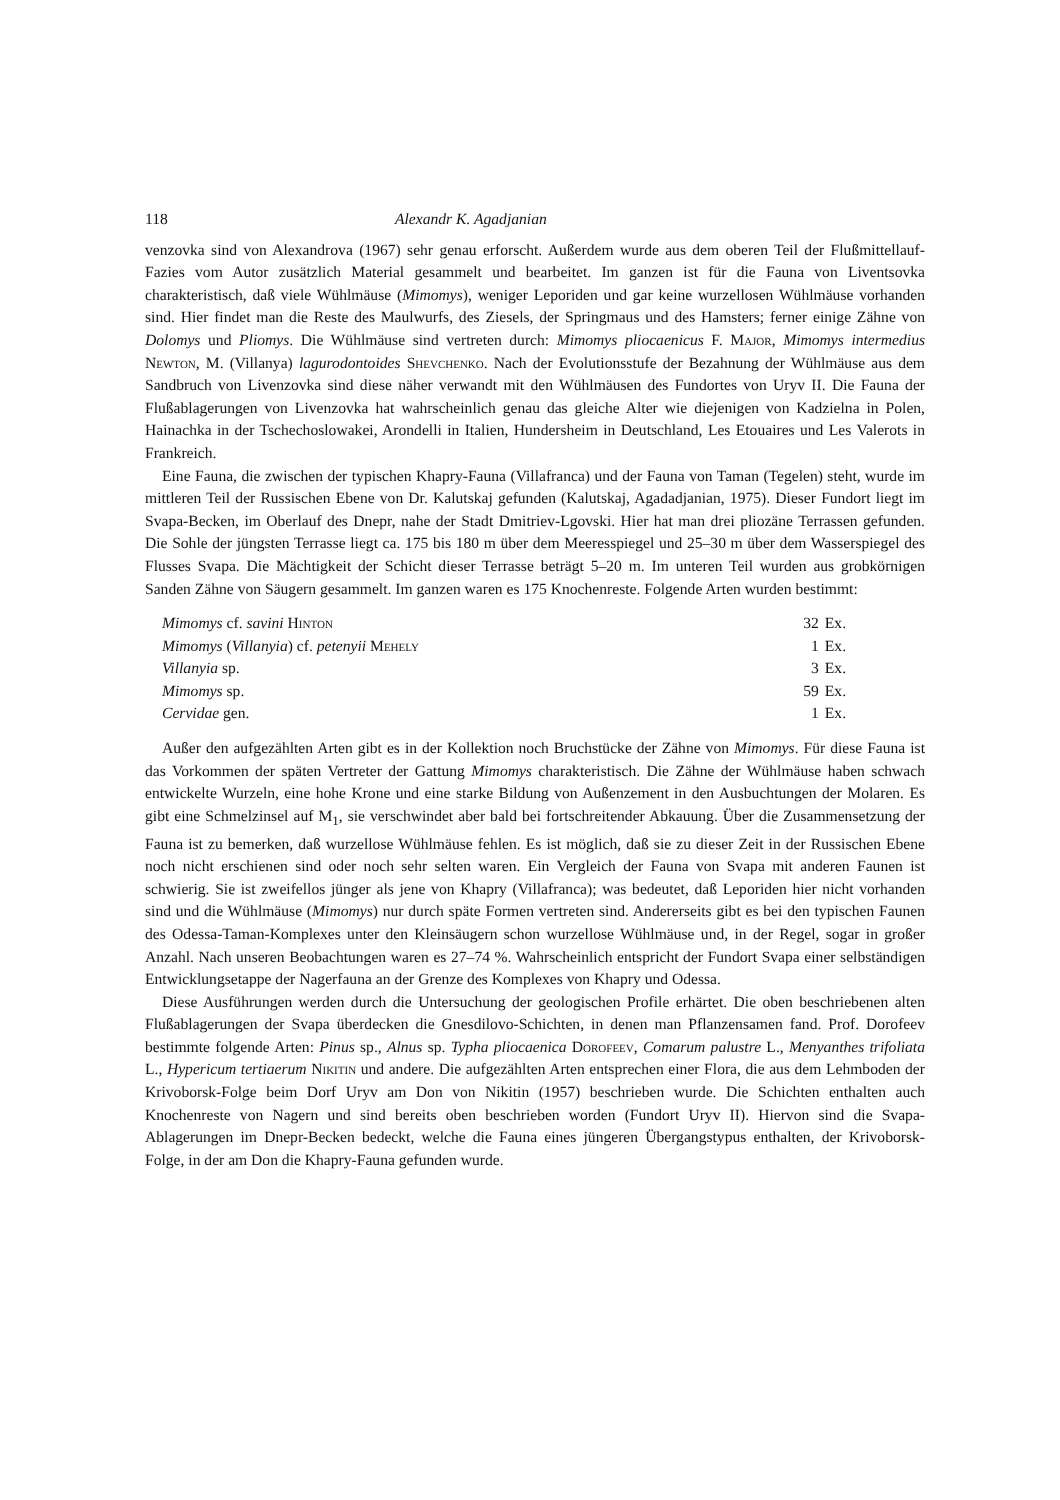118 Alexandr K. Agadjanian
venzovka sind von Alexandrova (1967) sehr genau erforscht. Außerdem wurde aus dem oberen Teil der Flußmittellauf-Fazies vom Autor zusätzlich Material gesammelt und bearbeitet. Im ganzen ist für die Fauna von Liventsovka charakteristisch, daß viele Wühlmäuse (Mimomys), weniger Leporiden und gar keine wurzellosen Wühlmäuse vorhanden sind. Hier findet man die Reste des Maulwurfs, des Ziesels, der Springmaus und des Hamsters; ferner einige Zähne von Dolomys und Pliomys. Die Wühlmäuse sind vertreten durch: Mimomys pliocaenicus F. Major, Mimomys intermedius Newton, M. (Villanya) lagurodontoides Shevchenko. Nach der Evolutionsstufe der Bezahnung der Wühlmäuse aus dem Sandbruch von Livenzovka sind diese näher verwandt mit den Wühlmäusen des Fundortes von Uryv II. Die Fauna der Flußablagerungen von Livenzovka hat wahrscheinlich genau das gleiche Alter wie diejenigen von Kadzielna in Polen, Hainachka in der Tschechoslowakei, Arondelli in Italien, Hundersheim in Deutschland, Les Etouaires und Les Valerots in Frankreich.
Eine Fauna, die zwischen der typischen Khapry-Fauna (Villafranca) und der Fauna von Taman (Tegelen) steht, wurde im mittleren Teil der Russischen Ebene von Dr. Kalutskaj gefunden (Kalutskaj, Agadadjanian, 1975). Dieser Fundort liegt im Svapa-Becken, im Oberlauf des Dnepr, nahe der Stadt Dmitriev-Lgovski. Hier hat man drei pliozäne Terrassen gefunden. Die Sohle der jüngsten Terrasse liegt ca. 175 bis 180 m über dem Meeresspiegel und 25–30 m über dem Wasserspiegel des Flusses Svapa. Die Mächtigkeit der Schicht dieser Terrasse beträgt 5–20 m. Im unteren Teil wurden aus grobkörnigen Sanden Zähne von Säugern gesammelt. Im ganzen waren es 175 Knochenreste. Folgende Arten wurden bestimmt:
| Mimomys cf. savini Hinton | 32 | Ex. |
| Mimomys ( Villanyia ) cf. petenyii Mehely | 1 | Ex. |
| Villanyia sp. | 3 | Ex. |
| Mimomys sp. | 59 | Ex. |
| Cervidae gen. | 1 | Ex. |
Außer den aufgezählten Arten gibt es in der Kollektion noch Bruchstücke der Zähne von Mimomys. Für diese Fauna ist das Vorkommen der späten Vertreter der Gattung Mimomys charakteristisch. Die Zähne der Wühlmäuse haben schwach entwickelte Wurzeln, eine hohe Krone und eine starke Bildung von Außenzement in den Ausbuchtungen der Molaren. Es gibt eine Schmelzinsel auf M<sub>1</sub>, sie verschwindet aber bald bei fortschreitender Abkauung. Über die Zusammensetzung der Fauna ist zu bemerken, daß wurzellose Wühlmäuse fehlen. Es ist möglich, daß sie zu dieser Zeit in der Russischen Ebene noch nicht erschienen sind oder noch sehr selten waren. Ein Vergleich der Fauna von Svapa mit anderen Faunen ist schwierig. Sie ist zweifellos jünger als jene von Khapry (Villafranca); was bedeutet, daß Leporiden hier nicht vorhanden sind und die Wühlmäuse (Mimomys) nur durch späte Formen vertreten sind. Andererseits gibt es bei den typischen Faunen des Odessa-Taman-Komplexes unter den Kleinsäugern schon wurzellose Wühlmäuse und, in der Regel, sogar in großer Anzahl. Nach unseren Beobachtungen waren es 27–74 %. Wahrscheinlich entspricht der Fundort Svapa einer selbständigen Entwicklungsetappe der Nagerfauna an der Grenze des Komplexes von Khapry und Odessa.
Diese Ausführungen werden durch die Untersuchung der geologischen Profile erhärtet. Die oben beschriebenen alten Flußablagerungen der Svapa überdecken die Gnesdilovo-Schichten, in denen man Pflanzensamen fand. Prof. Dorofeev bestimmte folgende Arten: Pinus sp., Alnus sp. Typha pliocaenica Dorofeev, Comarum palustre L., Menyanthes trifoliata L., Hypericum tertiaerum Nikitin und andere. Die aufgezählten Arten entsprechen einer Flora, die aus dem Lehmboden der Krivoborsk-Folge beim Dorf Uryv am Don von Nikitin (1957) beschrieben wurde. Die Schichten enthalten auch Knochenreste von Nagern und sind bereits oben beschrieben worden (Fundort Uryv II). Hiervon sind die Svapa-Ablagerungen im Dnepr-Becken bedeckt, welche die Fauna eines jüngeren Übergangstypus enthalten, der Krivoborsk-Folge, in der am Don die Khapry-Fauna gefunden wurde.